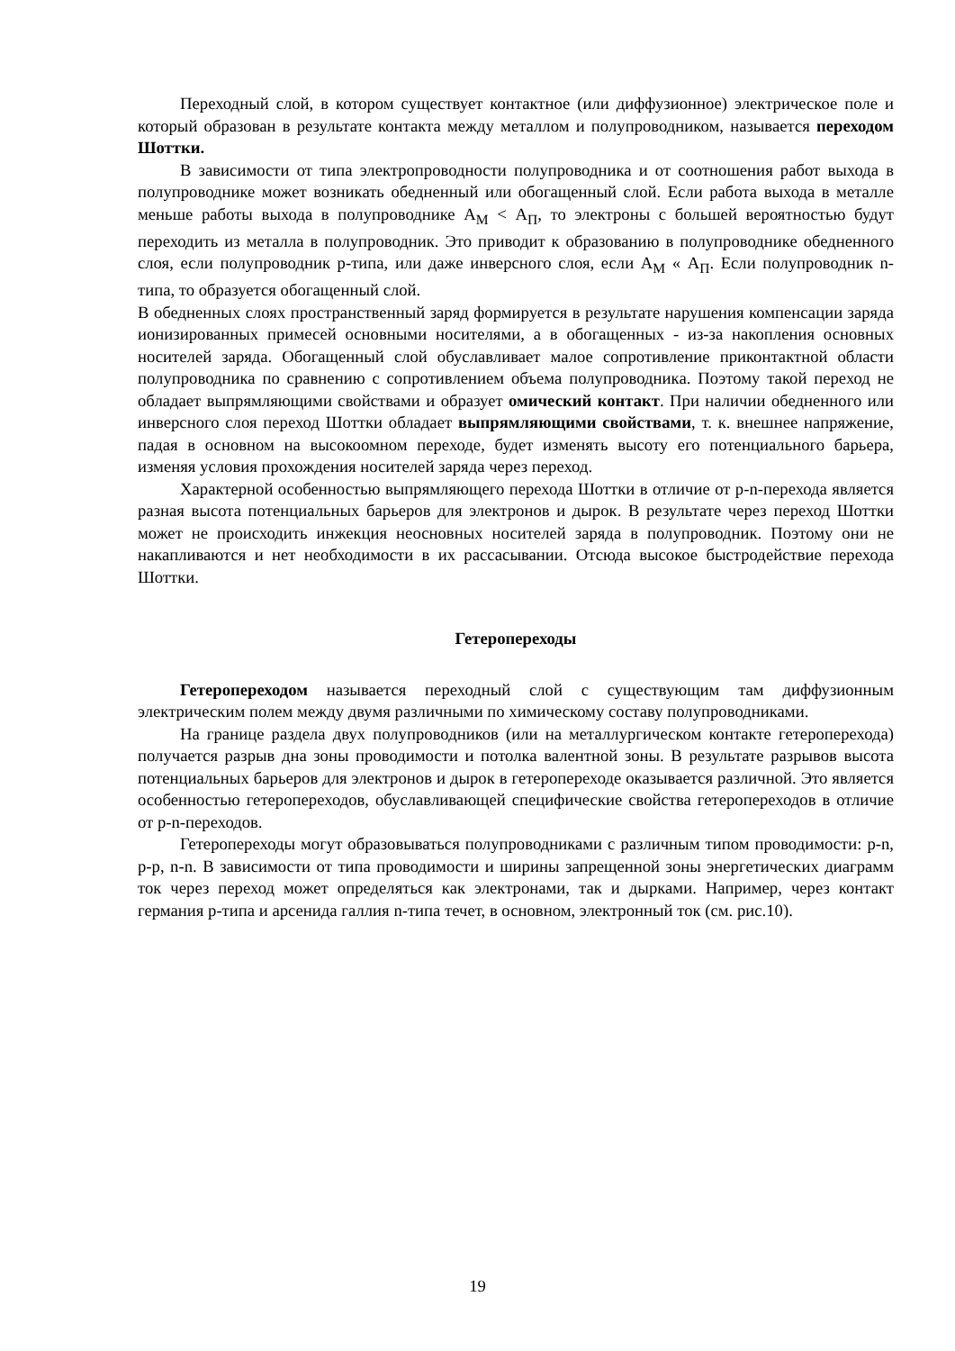Переходный слой, в котором существует контактное (или диффузионное) электрическое поле и который образован в результате контакта между металлом и полупроводником, называется переходом Шоттки.
В зависимости от типа электропроводности полупроводника и от соотношения работ выхода в полупроводнике может возникать обедненный или обогащенный слой. Если работа выхода в металле меньше работы выхода в полупроводнике А<sub>М</sub> < А<sub>П</sub>, то электроны с большей вероятностью будут переходить из металла в полупроводник. Это приводит к образованию в полупроводнике обедненного слоя, если полупроводник p-типа, или даже инверсного слоя, если А<sub>М</sub> « А<sub>П</sub>. Если полупроводник n-типа, то образуется обогащенный слой.
В обедненных слоях пространственный заряд формируется в результате нарушения компенсации заряда ионизированных примесей основными носителями, а в обогащенных - из-за накопления основных носителей заряда. Обогащенный слой обуславливает малое сопротивление приконтактной области полупроводника по сравнению с сопротивлением объема полупроводника. Поэтому такой переход не обладает выпрямляющими свойствами и образует омический контакт. При наличии обедненного или инверсного слоя переход Шоттки обладает выпрямляющими свойствами, т. к. внешнее напряжение, падая в основном на высокоомном переходе, будет изменять высоту его потенциального барьера, изменяя условия прохождения носителей заряда через переход.
Характерной особенностью выпрямляющего перехода Шоттки в отличие от p-n-перехода является разная высота потенциальных барьеров для электронов и дырок. В результате через переход Шоттки может не происходить инжекция неосновных носителей заряда в полупроводник. Поэтому они не накапливаются и нет необходимости в их рассасывании. Отсюда высокое быстродействие перехода Шоттки.
Гетеропереходы
Гетеропереходом называется переходный слой с существующим там диффузионным электрическим полем между двумя различными по химическому составу полупроводниками.
На границе раздела двух полупроводников (или на металлургическом контакте гетероперехода) получается разрыв дна зоны проводимости и потолка валентной зоны. В результате разрывов высота потенциальных барьеров для электронов и дырок в гетеропереходе оказывается различной. Это является особенностью гетеропереходов, обуславливающей специфические свойства гетеропереходов в отличие от p-n-переходов.
Гетеропереходы могут образовываться полупроводниками с различным типом проводимости: p-n, p-p, n-n. В зависимости от типа проводимости и ширины запрещенной зоны энергетических диаграмм ток через переход может определяться как электронами, так и дырками. Например, через контакт германия p-типа и арсенида галлия n-типа течет, в основном, электронный ток (см. рис.10).
19